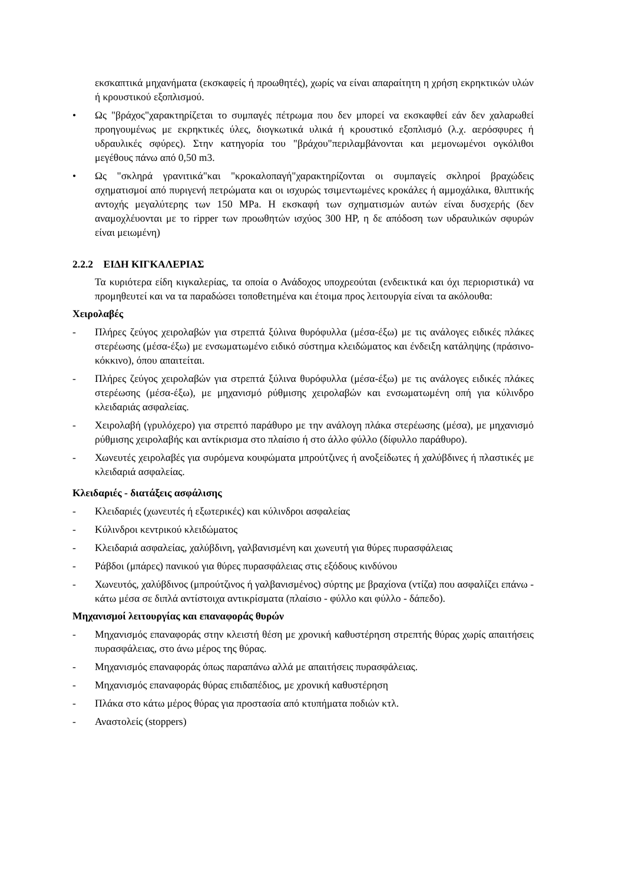εκσκαπτικά μηχανήματα (εκσκαφείς ή προωθητές), χωρίς να είναι απαραίτητη η χρήση εκρηκτικών υλών ή κρουστικού εξοπλισμού.
• Ως "βράχος"χαρακτηρίζεται το συμπαγές πέτρωμα που δεν μπορεί να εκσκαφθεί εάν δεν χαλαρωθεί προηγουμένως με εκρηκτικές ύλες, διογκωτικά υλικά ή κρουστικό εξοπλισμό (λ.χ. αερόσφυρες ή υδραυλικές σφύρες). Στην κατηγορία του "βράχου"περιλαμβάνονται και μεμονωμένοι ογκόλιθοι μεγέθους πάνω από 0,50 m3.
• Ως "σκληρά γρανιτικά"και "κροκαλοπαγή"χαρακτηρίζονται οι συμπαγείς σκληροί βραχώδεις σχηματισμοί από πυριγενή πετρώματα και οι ισχυρώς τσιμεντωμένες κροκάλες ή αμμοχάλικα, θλιπτικής αντοχής μεγαλύτερης των 150 MPa. Η εκσκαφή των σχηματισμών αυτών είναι δυσχερής (δεν αναμοχλέυονται με το ripper των προωθητών ισχύος 300 HP, η δε απόδοση των υδραυλικών σφυρών είναι μειωμένη)
2.2.2 ΕΙΔΗ ΚΙΓΚΑΛΕΡΙΑΣ
Τα κυριότερα είδη κιγκαλερίας, τα οποία ο Ανάδοχος υποχρεούται (ενδεικτικά και όχι περιοριστικά) να προμηθευτεί και να τα παραδώσει τοποθετημένα και έτοιμα προς λειτουργία είναι τα ακόλουθα:
Χειρολαβές
- Πλήρες ζεύγος χειρολαβών για στρεπτά ξύλινα θυρόφυλλα (μέσα-έξω) με τις ανάλογες ειδικές πλάκες στερέωσης (μέσα-έξω) με ενσωματωμένο ειδικό σύστημα κλειδώματος και ένδειξη κατάληψης (πράσινο-κόκκινο), όπου απαιτείται.
- Πλήρες ζεύγος χειρολαβών για στρεπτά ξύλινα θυρόφυλλα (μέσα-έξω) με τις ανάλογες ειδικές πλάκες στερέωσης (μέσα-έξω), με μηχανισμό ρύθμισης χειρολαβών και ενσωματωμένη οπή για κύλινδρο κλειδαριάς ασφαλείας.
- Χειρολαβή (γρυλόχερο) για στρεπτό παράθυρο με την ανάλογη πλάκα στερέωσης (μέσα), με μηχανισμό ρύθμισης χειρολαβής και αντίκρισμα στο πλαίσιο ή στο άλλο φύλλο (δίφυλλο παράθυρο).
- Χωνευτές χειρολαβές για συρόμενα κουφώματα μπρούτζινες ή ανοξείδωτες ή χαλύβδινες ή πλαστικές με κλειδαριά ασφαλείας.
Κλειδαριές - διατάξεις ασφάλισης
- Κλειδαριές (χωνευτές ή εξωτερικές) και κύλινδροι ασφαλείας
- Κύλινδροι κεντρικού κλειδώματος
- Κλειδαριά ασφαλείας, χαλύβδινη, γαλβανισμένη και χωνευτή για θύρες πυρασφάλειας
- Ράβδοι (μπάρες) πανικού για θύρες πυρασφάλειας στις εξόδους κινδύνου
- Χωνευτός, χαλύβδινος (μπρούτζινος ή γαλβανισμένος) σύρτης με βραχίονα (ντίζα) που ασφαλίζει επάνω - κάτω μέσα σε διπλά αντίστοιχα αντικρίσματα (πλαίσιο - φύλλο και φύλλο - δάπεδο).
Μηχανισμοί λειτουργίας και επαναφοράς θυρών
- Μηχανισμός επαναφοράς στην κλειστή θέση με χρονική καθυστέρηση στρεπτής θύρας χωρίς απαιτήσεις πυρασφάλειας, στο άνω μέρος της θύρας.
- Μηχανισμός επαναφοράς όπως παραπάνω αλλά με απαιτήσεις πυρασφάλειας.
- Μηχανισμός επαναφοράς θύρας επιδαπέδιος, με χρονική καθυστέρηση
- Πλάκα στο κάτω μέρος θύρας για προστασία από κτυπήματα ποδιών κτλ.
- Αναστολείς (stoppers)